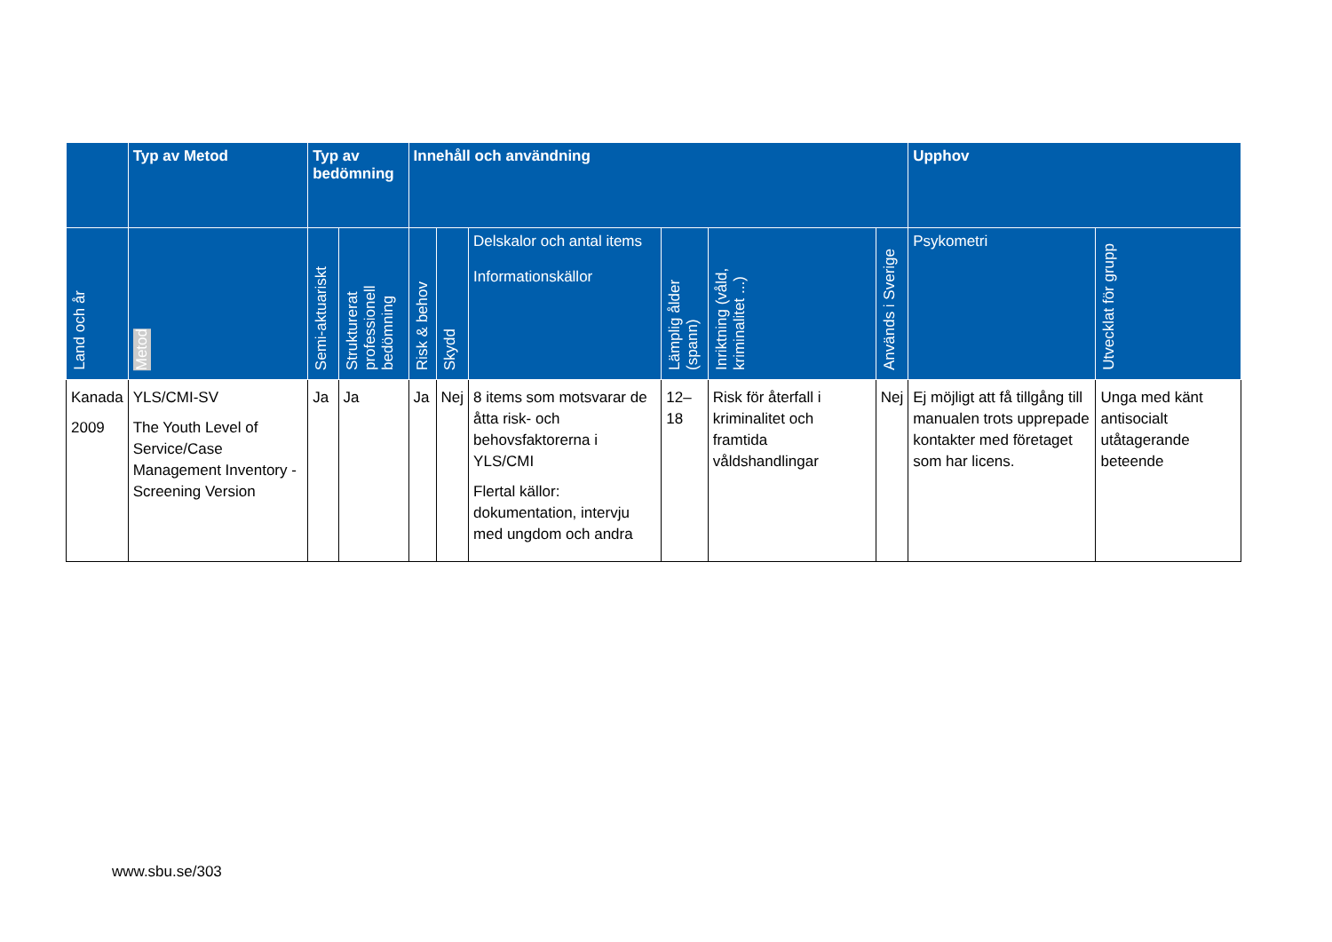| | Typ av Metod | Typ av bedömning | | Innehåll och användning | | | | | | Upphov | |
| --- | --- | --- | --- | --- | --- | --- | --- | --- | --- | --- | --- |
| Land och år | Metod | Semi-aktuariskt | Strukturerat professionell bedömning | Risk & behov | Skydd | Delskalor och antal items Informationskällor | Lämplig ålder (spann) | Inriktning (våld, kriminalitet ...) | Används i Sverige | Psykometri | Utvecklat för grupp |
| Kanada 2009 | YLS/CMI-SV The Youth Level of Service/Case Management Inventory - Screening Version | Ja | Ja | Ja | Nej | 8 items som motsvarar de åtta risk- och behovsfaktorerna i YLS/CMI Flertal källor: dokumentation, intervju med ungdom och andra | 12–18 | Risk för återfall i kriminalitet och framtida våldshandlingar | Nej | Ej möjligt att få tillgång till manualen trots upprepade kontakter med företaget som har licens. | Unga med känt antisocialt utåtagerande beteende |
www.sbu.se/303